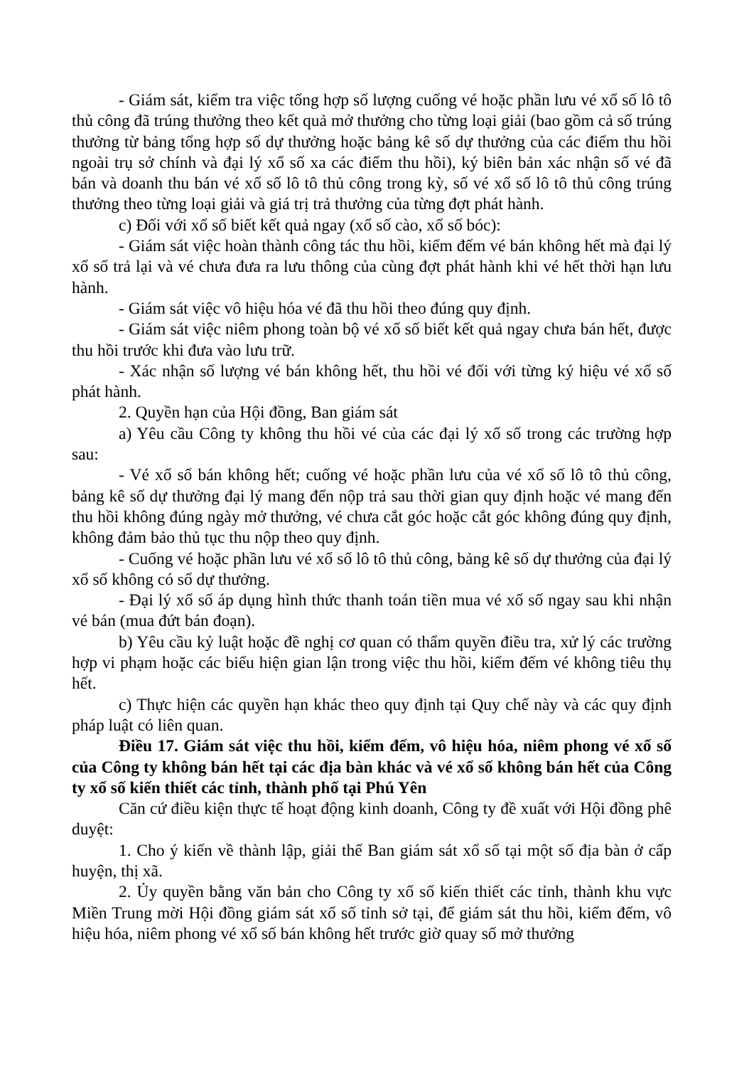- Giám sát, kiểm tra việc tổng hợp số lượng cuống vé hoặc phần lưu vé xổ số lô tô thủ công đã trúng thưởng theo kết quả mở thưởng cho từng loại giải (bao gồm cả số trúng thưởng từ bảng tổng hợp số dự thưởng hoặc bảng kê số dự thưởng của các điểm thu hồi ngoài trụ sở chính và đại lý xổ số xa các điểm thu hồi), ký biên bản xác nhận số vé đã bán và doanh thu bán vé xổ số lô tô thủ công trong kỳ, số vé xổ số lô tô thủ công trúng thưởng theo từng loại giải và giá trị trả thưởng của từng đợt phát hành.
c) Đối với xổ số biết kết quả ngay (xổ số cào, xổ số bóc):
- Giám sát việc hoàn thành công tác thu hồi, kiểm đếm vé bán không hết mà đại lý xổ số trả lại và vé chưa đưa ra lưu thông của cùng đợt phát hành khi vé hết thời hạn lưu hành.
- Giám sát việc vô hiệu hóa vé đã thu hồi theo đúng quy định.
- Giám sát việc niêm phong toàn bộ vé xổ số biết kết quả ngay chưa bán hết, được thu hồi trước khi đưa vào lưu trữ.
- Xác nhận số lượng vé bán không hết, thu hồi vé đối với từng ký hiệu vé xổ số phát hành.
2. Quyền hạn của Hội đồng, Ban giám sát
a) Yêu cầu Công ty không thu hồi vé của các đại lý xổ số trong các trường hợp sau:
- Vé xổ số bán không hết; cuống vé hoặc phần lưu của vé xổ số lô tô thủ công, bảng kê số dự thưởng đại lý mang đến nộp trả sau thời gian quy định hoặc vé mang đến thu hồi không đúng ngày mở thưởng, vé chưa cắt góc hoặc cắt góc không đúng quy định, không đảm bảo thủ tục thu nộp theo quy định.
- Cuống vé hoặc phần lưu vé xổ số lô tô thủ công, bảng kê số dự thưởng của đại lý xổ số không có số dự thưởng.
- Đại lý xổ số áp dụng hình thức thanh toán tiền mua vé xổ số ngay sau khi nhận vé bán (mua đứt bán đoạn).
b) Yêu cầu kỷ luật hoặc đề nghị cơ quan có thẩm quyền điều tra, xử lý các trường hợp vi phạm hoặc các biểu hiện gian lận trong việc thu hồi, kiểm đếm vé không tiêu thụ hết.
c) Thực hiện các quyền hạn khác theo quy định tại Quy chế này và các quy định pháp luật có liên quan.
Điều 17. Giám sát việc thu hồi, kiểm đếm, vô hiệu hóa, niêm phong vé xổ số của Công ty không bán hết tại các địa bàn khác và vé xổ số không bán hết của Công ty xổ số kiến thiết các tỉnh, thành phố tại Phú Yên
Căn cứ điều kiện thực tế hoạt động kinh doanh, Công ty đề xuất với Hội đồng phê duyệt:
1. Cho ý kiến về thành lập, giải thể Ban giám sát xổ số tại một số địa bàn ở cấp huyện, thị xã.
2. Ủy quyền bằng văn bản cho Công ty xổ số kiến thiết các tỉnh, thành khu vực Miền Trung mời Hội đồng giám sát xổ số tỉnh sở tại, để giám sát thu hồi, kiểm đếm, vô hiệu hóa, niêm phong vé xổ số bán không hết trước giờ quay số mở thưởng